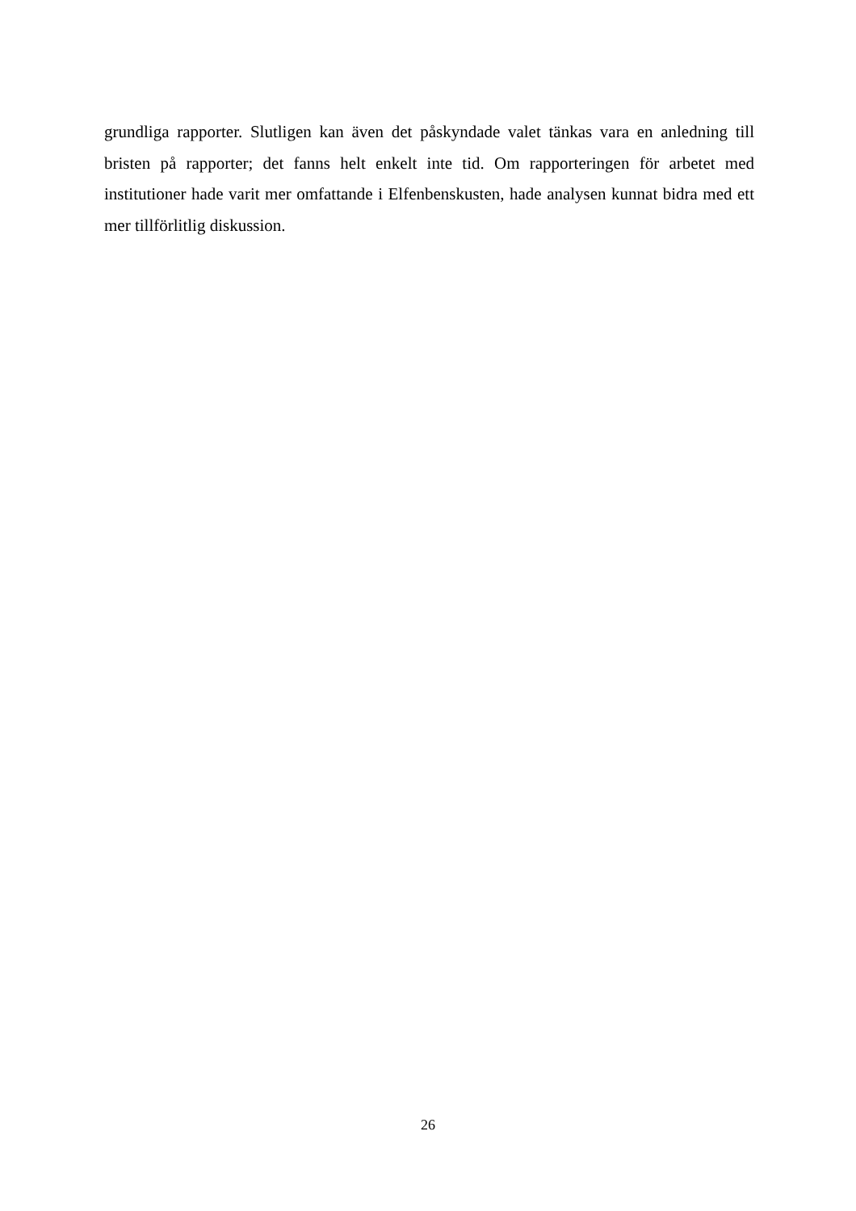grundliga rapporter. Slutligen kan även det påskyndade valet tänkas vara en anledning till bristen på rapporter; det fanns helt enkelt inte tid. Om rapporteringen för arbetet med institutioner hade varit mer omfattande i Elfenbenskusten, hade analysen kunnat bidra med ett mer tillförlitlig diskussion.
26